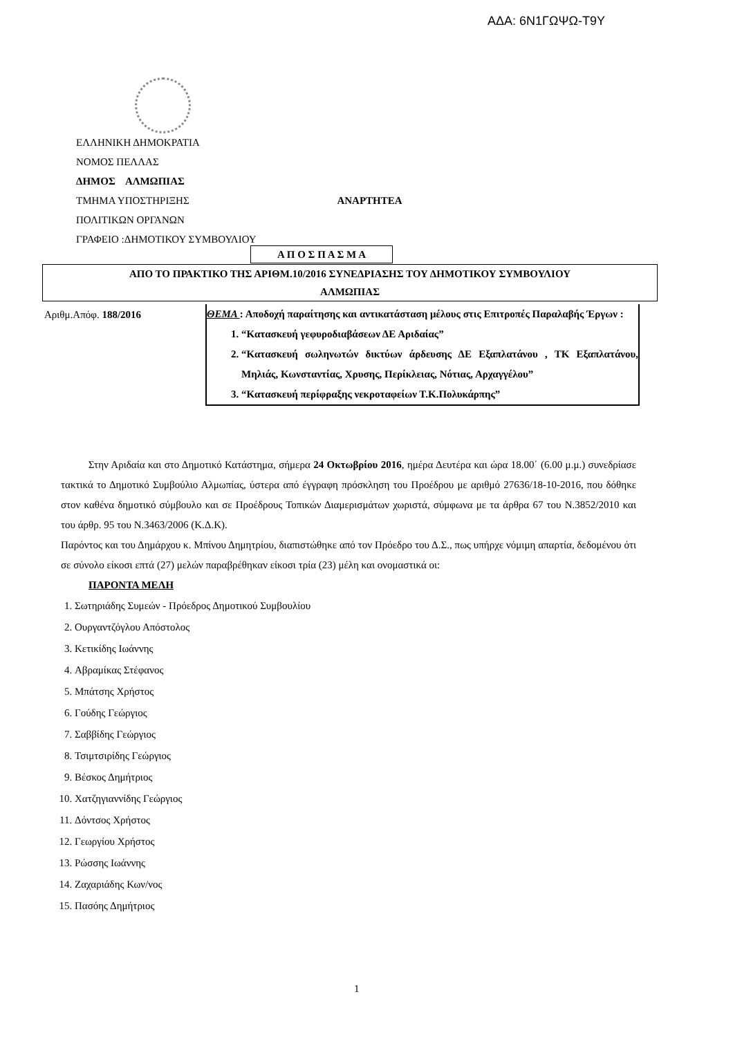ΑΔΑ: 6Ν1ΓΩΨΩ-Τ9Υ
ΕΛΛΗΝΙΚΗ ΔΗΜΟΚΡΑΤΙΑ
ΝΟΜΟΣ ΠΕΛΛΑΣ
ΔΗΜΟΣ ΑΛΜΩΠΙΑΣ
ΤΜΗΜΑ ΥΠΟΣΤΗΡΙΞΗΣ ΑΝΑΡΤΗΤΕΑ
ΠΟΛΙΤΙΚΩΝ ΟΡΓΑΝΩΝ
ΓΡΑΦΕΙΟ :ΔΗΜΟΤΙΚΟΥ ΣΥΜΒΟΥΛΙΟΥ
Α Π Ο Σ Π Α Σ Μ Α
ΑΠΟ ΤΟ ΠΡΑΚΤΙΚΟ ΤΗΣ ΑΡΙΘΜ.10/2016 ΣΥΝΕΔΡΙΑΣΗΣ ΤΟΥ ΔΗΜΟΤΙΚΟΥ ΣΥΜΒΟΥΛΙΟΥ
ΑΛΜΩΠΙΑΣ
Αριθμ.Απόφ. 188/2016
ΘΕΜΑ : Αποδοχή παραίτησης και αντικατάσταση μέλους στις Επιτροπές Παραλαβής Έργων :
1. “Κατασκευή γεφυροδιαβάσεων ΔΕ Αριδαίας”
2. “Κατασκευή σωληνωτών δικτύων άρδευσης ΔΕ Εξαπλατάνου , ΤΚ Εξαπλατάνου, Μηλιάς, Κωνσταντίας, Χρυσης, Περίκλειας, Νότιας, Αρχαγγέλου”
3. “Κατασκευή περίφραξης νεκροταφείων Τ.Κ.Πολυκάρπης”
Στην Αριδαία και στο Δημοτικό Κατάστημα, σήμερα 24 Οκτωβρίου 2016, ημέρα Δευτέρα και ώρα 18.00΄ (6.00 μ.μ.) συνεδρίασε τακτικά το Δημοτικό Συμβούλιο Αλμωπίας, ύστερα από έγγραφη πρόσκληση του Προέδρου με αριθμό 27636/18-10-2016, που δόθηκε στον καθένα δημοτικό σύμβουλο και σε Προέδρους Τοπικών Διαμερισμάτων χωριστά, σύμφωνα με τα άρθρα 67 του Ν.3852/2010 και του άρθρ. 95 του Ν.3463/2006 (Κ.Δ.Κ).
Παρόντος και του Δημάρχου κ. Μπίνου Δημητρίου, διαπιστώθηκε από τον Πρόεδρο του Δ.Σ., πως υπήρχε νόμιμη απαρτία, δεδομένου ότι σε σύνολο είκοσι επτά (27) μελών παραβρέθηκαν είκοσι τρία (23) μέλη και ονομαστικά οι:
ΠΑΡΟΝΤΑ ΜΕΛΗ
1. Σωτηριάδης Συμεών - Πρόεδρος Δημοτικού Συμβουλίου
2. Ουργαντζόγλου Απόστολος
3. Κετικίδης Ιωάννης
4. Αβραμίκας Στέφανος
5. Μπάτσης Χρήστος
6. Γούδης Γεώργιος
7. Σαββίδης Γεώργιος
8. Τσιμτσιρίδης Γεώργιος
9. Βέσκος Δημήτριος
10. Χατζηγιαννίδης Γεώργιος
11. Δόντσος Χρήστος
12. Γεωργίου Χρήστος
13. Ρώσσης Ιωάννης
14. Ζαχαριάδης Κων/νος
15. Πασόης Δημήτριος
1